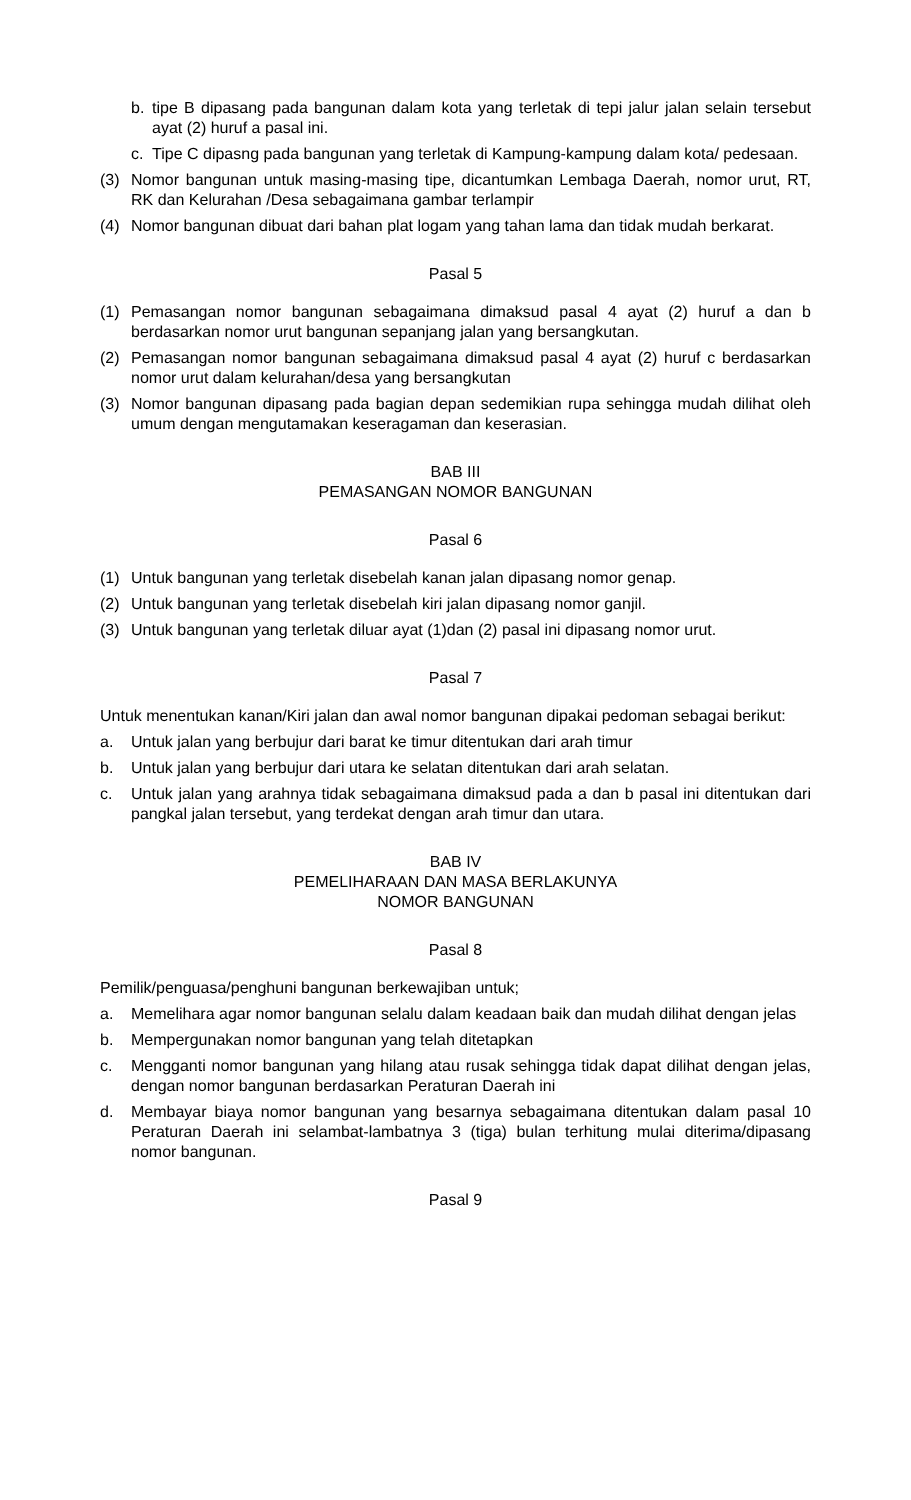b. tipe B dipasang pada bangunan dalam kota yang terletak di tepi jalur jalan selain tersebut ayat (2) huruf a pasal ini.
c. Tipe C dipasng pada bangunan yang terletak di Kampung-kampung dalam kota/ pedesaan.
(3) Nomor bangunan untuk masing-masing tipe, dicantumkan Lembaga Daerah, nomor urut, RT, RK dan Kelurahan /Desa sebagaimana gambar terlampir
(4) Nomor bangunan dibuat dari bahan plat logam yang tahan lama dan tidak mudah berkarat.
Pasal 5
(1) Pemasangan nomor bangunan sebagaimana dimaksud pasal 4 ayat (2) huruf a dan b berdasarkan nomor urut bangunan sepanjang jalan yang bersangkutan.
(2) Pemasangan nomor bangunan sebagaimana dimaksud pasal 4 ayat (2) huruf c berdasarkan nomor urut dalam kelurahan/desa yang bersangkutan
(3) Nomor bangunan dipasang pada bagian depan sedemikian rupa sehingga mudah dilihat oleh umum dengan mengutamakan keseragaman dan keserasian.
BAB III
PEMASANGAN NOMOR BANGUNAN
Pasal 6
(1) Untuk bangunan yang terletak disebelah kanan jalan dipasang nomor genap.
(2) Untuk bangunan yang terletak disebelah kiri jalan dipasang nomor ganjil.
(3) Untuk bangunan yang terletak diluar ayat (1)dan (2) pasal ini dipasang nomor urut.
Pasal 7
Untuk menentukan kanan/Kiri jalan dan awal nomor bangunan dipakai pedoman sebagai berikut:
a. Untuk jalan yang berbujur dari barat ke timur ditentukan dari arah timur
b. Untuk jalan yang berbujur dari utara ke selatan ditentukan dari arah selatan.
c. Untuk jalan yang arahnya tidak sebagaimana dimaksud pada a dan b pasal ini ditentukan dari pangkal jalan tersebut, yang terdekat dengan arah timur dan utara.
BAB IV
PEMELIHARAAN DAN MASA BERLAKUNYA
NOMOR BANGUNAN
Pasal 8
Pemilik/penguasa/penghuni bangunan berkewajiban untuk;
a. Memelihara agar nomor bangunan selalu dalam keadaan baik dan mudah dilihat dengan jelas
b. Mempergunakan nomor bangunan yang telah ditetapkan
c. Mengganti nomor bangunan yang hilang atau rusak sehingga tidak dapat dilihat dengan jelas, dengan nomor bangunan berdasarkan Peraturan Daerah ini
d. Membayar biaya nomor bangunan yang besarnya sebagaimana ditentukan dalam pasal 10 Peraturan Daerah ini selambat-lambatnya 3 (tiga) bulan terhitung mulai diterima/dipasang nomor bangunan.
Pasal 9